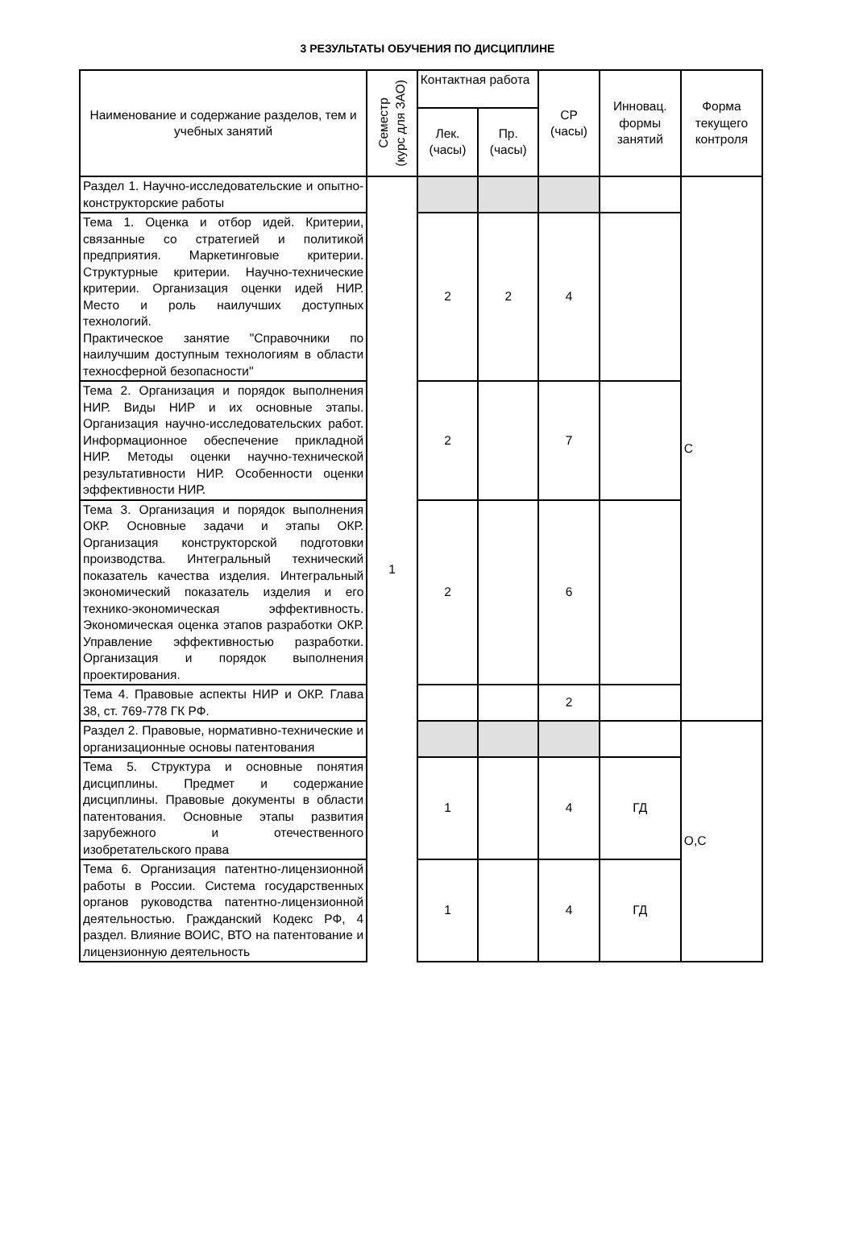3 РЕЗУЛЬТАТЫ ОБУЧЕНИЯ ПО ДИСЦИПЛИНЕ
| Наименование и содержание разделов, тем и учебных занятий | Семестр (курс для ЗАО) | Контактная работа | | СР (часы) | Инновац. формы занятий | Форма текущего контроля |
| --- | --- | --- | --- | --- | --- | --- |
| | | Лек. (часы) | Пр. (часы) | | | |
| Раздел 1. Научно-исследовательские и опытно-конструкторские работы | 1 | | | | | С |
| Тема 1. Оценка и отбор идей. Критерии, связанные со стратегией и политикой предприятия. Маркетинговые критерии. Структурные критерии. Научно-технические критерии. Организация оценки идей НИР. Место и роль наилучших доступных технологий. Практическое занятие "Справочники по наилучшим доступным технологиям в области техносферной безопасности" | | 2 | 2 | 4 | | |
| Тема 2. Организация и порядок выполнения НИР. Виды НИР и их основные этапы. Организация научно-исследовательских работ. Информационное обеспечение прикладной НИР. Методы оценки научно-технической результативности НИР. Особенности оценки эффективности НИР. | | 2 | | 7 | | |
| Тема 3. Организация и порядок выполнения ОКР. Основные задачи и этапы ОКР. Организация конструкторской подготовки производства. Интегральный технический показатель качества изделия. Интегральный экономический показатель изделия и его технико-экономическая эффективность. Экономическая оценка этапов разработки ОКР. Управление эффективностью разработки. Организация и порядок выполнения проектирования. | | 2 | | 6 | | |
| Тема 4. Правовые аспекты НИР и ОКР. Глава 38, ст. 769-778 ГК РФ. | | | | 2 | | |
| Раздел 2. Правовые, нормативно-технические и организационные основы патентования | | | | | | О,С |
| Тема 5. Структура и основные понятия дисциплины. Предмет и содержание дисциплины. Правовые документы в области патентования. Основные этапы развития зарубежного и отечественного изобретательского права | | 1 | | 4 | ГД | |
| Тема 6. Организация патентно-лицензионной работы в России. Система государственных органов руководства патентно-лицензионной деятельностью. Гражданский Кодекс РФ, 4 раздел. Влияние ВОИС, ВТО на патентование и лицензионную деятельность | | 1 | | 4 | ГД | |